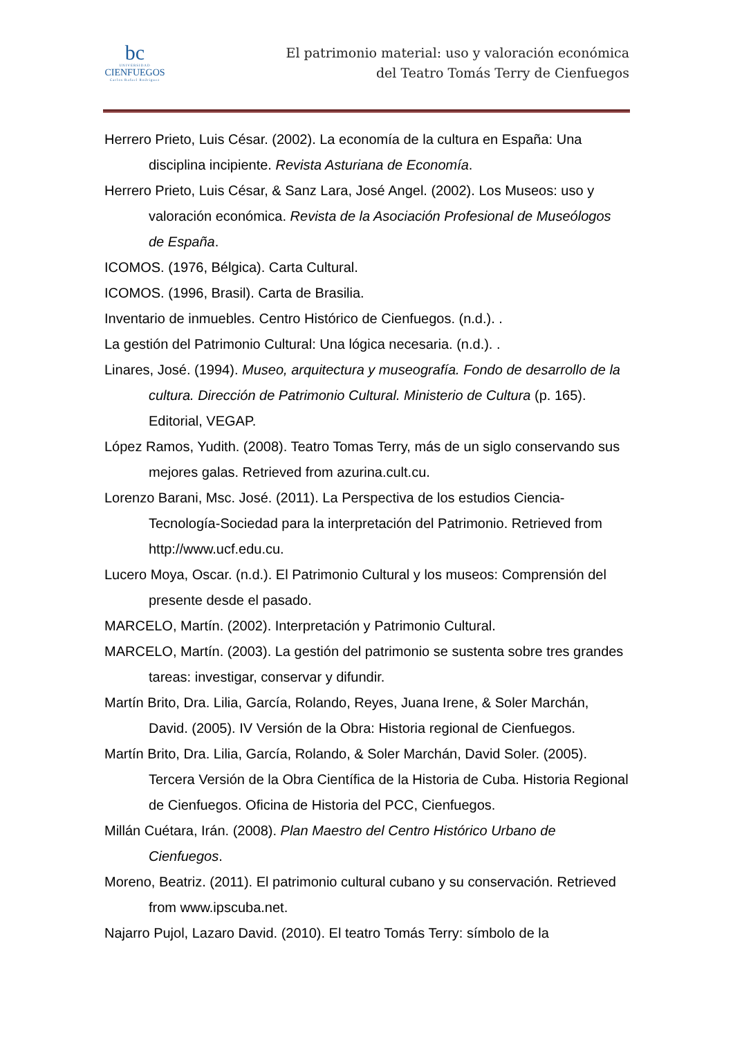bc
UNIVERSIDAD
CIENFUEGOS
Carlos Rafael Rodríguez
El patrimonio material: uso y valoración económica
del Teatro Tomás Terry de Cienfuegos
Herrero Prieto, Luis César. (2002). La economía de la cultura en España: Una disciplina incipiente. Revista Asturiana de Economía.
Herrero Prieto, Luis César, & Sanz Lara, José Angel. (2002). Los Museos: uso y valoración económica. Revista de la Asociación Profesional de Museólogos de España.
ICOMOS. (1976, Bélgica). Carta Cultural.
ICOMOS. (1996, Brasil). Carta de Brasilia.
Inventario de inmuebles. Centro Histórico de Cienfuegos. (n.d.). .
La gestión del Patrimonio Cultural: Una lógica necesaria. (n.d.). .
Linares, José. (1994). Museo, arquitectura y museografía. Fondo de desarrollo de la cultura. Dirección de Patrimonio Cultural. Ministerio de Cultura (p. 165). Editorial, VEGAP.
López Ramos, Yudith. (2008). Teatro Tomas Terry, más de un siglo conservando sus mejores galas. Retrieved from azurina.cult.cu.
Lorenzo Barani, Msc. José. (2011). La Perspectiva de los estudios Ciencia-Tecnología-Sociedad para la interpretación del Patrimonio. Retrieved from http://www.ucf.edu.cu.
Lucero Moya, Oscar. (n.d.). El Patrimonio Cultural y los museos: Comprensión del presente desde el pasado.
MARCELO, Martín. (2002). Interpretación y Patrimonio Cultural.
MARCELO, Martín. (2003). La gestión del patrimonio se sustenta sobre tres grandes tareas: investigar, conservar y difundir.
Martín Brito, Dra. Lilia, García, Rolando, Reyes, Juana Irene, & Soler Marchán, David. (2005). IV Versión de la Obra: Historia regional de Cienfuegos.
Martín Brito, Dra. Lilia, García, Rolando, & Soler Marchán, David Soler. (2005). Tercera Versión de la Obra Científica de la Historia de Cuba. Historia Regional de Cienfuegos. Oficina de Historia del PCC, Cienfuegos.
Millán Cuétara, Irán. (2008). Plan Maestro del Centro Histórico Urbano de Cienfuegos.
Moreno, Beatriz. (2011). El patrimonio cultural cubano y su conservación. Retrieved from www.ipscuba.net.
Najarro Pujol, Lazaro David. (2010). El teatro Tomás Terry: símbolo de la